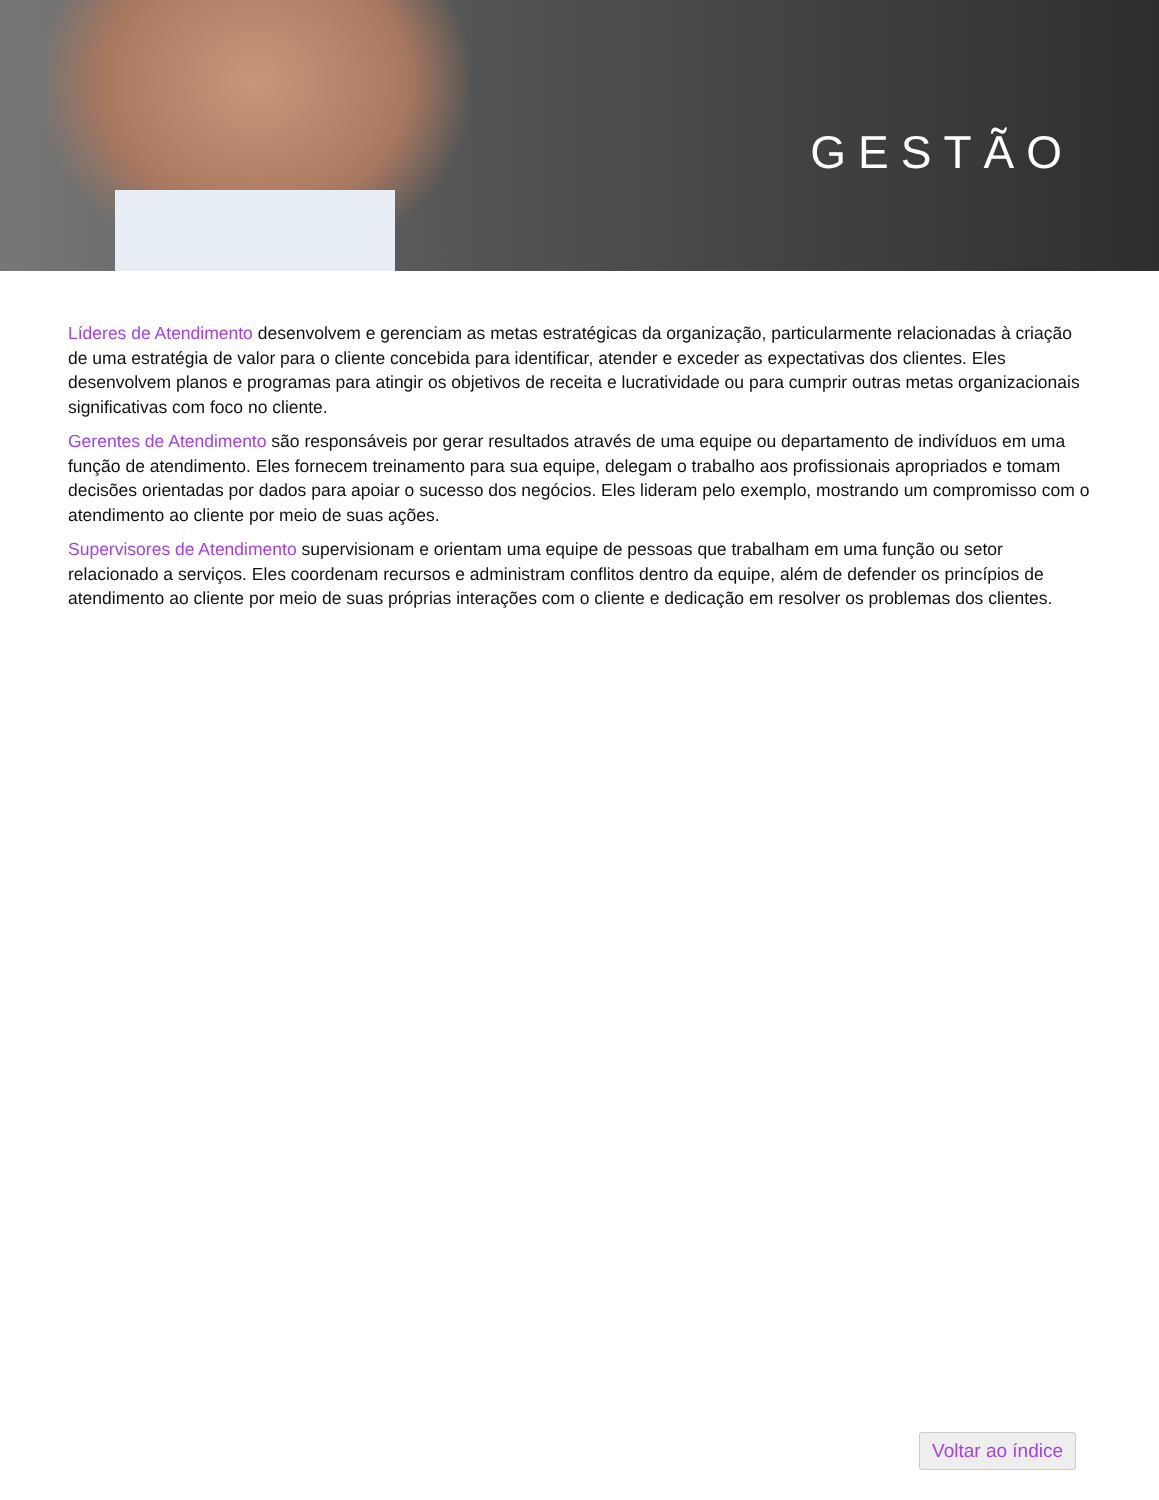GESTÃO
Líderes de Atendimento desenvolvem e gerenciam as metas estratégicas da organização, particularmente relacionadas à criação de uma estratégia de valor para o cliente concebida para identificar, atender e exceder as expectativas dos clientes. Eles desenvolvem planos e programas para atingir os objetivos de receita e lucratividade ou para cumprir outras metas organizacionais significativas com foco no cliente.
Gerentes de Atendimento são responsáveis por gerar resultados através de uma equipe ou departamento de indivíduos em uma função de atendimento. Eles fornecem treinamento para sua equipe, delegam o trabalho aos profissionais apropriados e tomam decisões orientadas por dados para apoiar o sucesso dos negócios. Eles lideram pelo exemplo, mostrando um compromisso com o atendimento ao cliente por meio de suas ações.
Supervisores de Atendimento supervisionam e orientam uma equipe de pessoas que trabalham em uma função ou setor relacionado a serviços. Eles coordenam recursos e administram conflitos dentro da equipe, além de defender os princípios de atendimento ao cliente por meio de suas próprias interações com o cliente e dedicação em resolver os problemas dos clientes.
Voltar ao índice